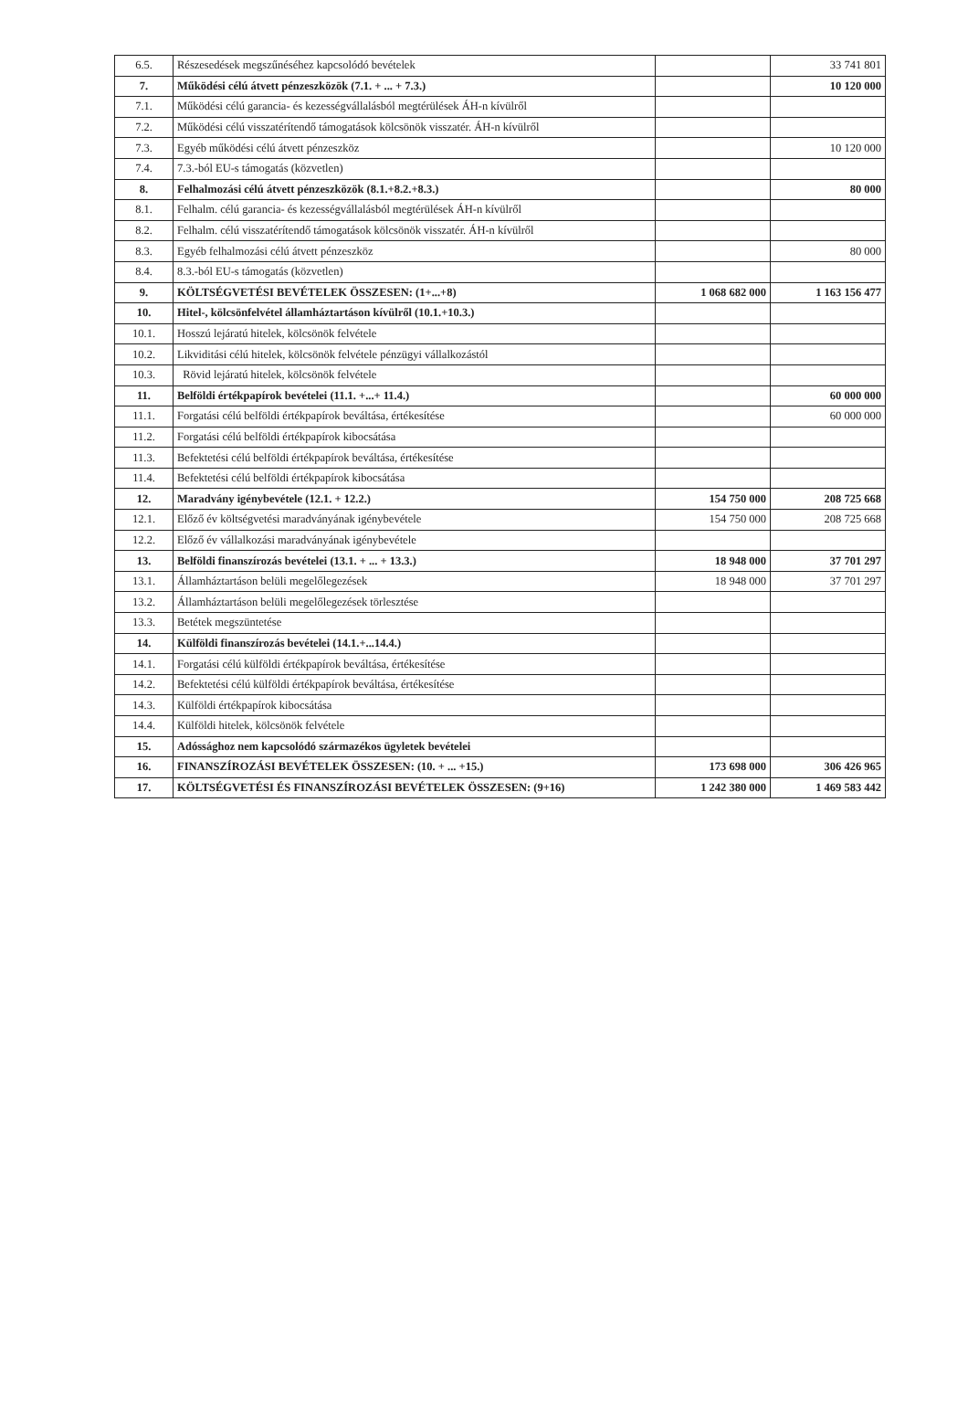| 6.5. | Részesedések megszűnéséhez kapcsolódó bevételek | | 33 741 801 |
| 7. | Működési célú átvett pénzeszközök (7.1. + ... + 7.3.) | | 10 120 000 |
| 7.1. | Működési célú garancia- és kezességvállalásból megtérülések ÁH-n kívülről | | |
| 7.2. | Működési célú visszatérítendő támogatások kölcsönök visszatér. ÁH-n kívülről | | |
| 7.3. | Egyéb működési célú átvett pénzeszköz | | 10 120 000 |
| 7.4. | 7.3.-ból EU-s támogatás (közvetlen) | | |
| 8. | Felhalmozási célú átvett pénzeszközök (8.1.+8.2.+8.3.) | | 80 000 |
| 8.1. | Felhalm. célú garancia- és kezességvállalásból megtérülések ÁH-n kívülről | | |
| 8.2. | Felhalm. célú visszatérítendő támogatások kölcsönök visszatér. ÁH-n kívülről | | |
| 8.3. | Egyéb felhalmozási célú átvett pénzeszköz | | 80 000 |
| 8.4. | 8.3.-ból EU-s támogatás (közvetlen) | | |
| 9. | KÖLTSÉGVETÉSI BEVÉTELEK ÖSSZESEN: (1+...+8) | 1 068 682 000 | 1 163 156 477 |
| 10. | Hitel-, kölcsönfelvétel államháztartáson kívülről (10.1.+10.3.) | | |
| 10.1. | Hosszú lejáratú hitelek, kölcsönök felvétele | | |
| 10.2. | Likviditási célú hitelek, kölcsönök felvétele pénzügyi vállalkozástól | | |
| 10.3. | Rövid lejáratú hitelek, kölcsönök felvétele | | |
| 11. | Belföldi értékpapírok bevételei (11.1. +...+ 11.4.) | | 60 000 000 |
| 11.1. | Forgatási célú belföldi értékpapírok beváltása, értékesítése | | 60 000 000 |
| 11.2. | Forgatási célú belföldi értékpapírok kibocsátása | | |
| 11.3. | Befektetési célú belföldi értékpapírok beváltása, értékesítése | | |
| 11.4. | Befektetési célú belföldi értékpapírok kibocsátása | | |
| 12. | Maradvány igénybevétele (12.1. + 12.2.) | 154 750 000 | 208 725 668 |
| 12.1. | Előző év költségvetési maradványának igénybevétele | 154 750 000 | 208 725 668 |
| 12.2. | Előző év vállalkozási maradványának igénybevétele | | |
| 13. | Belföldi finanszírozás bevételei (13.1. + ... + 13.3.) | 18 948 000 | 37 701 297 |
| 13.1. | Államháztartáson belüli megelőlegezések | 18 948 000 | 37 701 297 |
| 13.2. | Államháztartáson belüli megelőlegezések törlesztése | | |
| 13.3. | Betétek megszüntetése | | |
| 14. | Külföldi finanszírozás bevételei (14.1.+...14.4.) | | |
| 14.1. | Forgatási célú külföldi értékpapírok beváltása, értékesítése | | |
| 14.2. | Befektetési célú külföldi értékpapírok beváltása, értékesítése | | |
| 14.3. | Külföldi értékpapírok kibocsátása | | |
| 14.4. | Külföldi hitelek, kölcsönök felvétele | | |
| 15. | Adóssághoz nem kapcsolódó származékos ügyletek bevételei | | |
| 16. | FINANSZÍROZÁSI BEVÉTELEK ÖSSZESEN: (10. + ... +15.) | 173 698 000 | 306 426 965 |
| 17. | KÖLTSÉGVETÉSI ÉS FINANSZÍROZÁSI BEVÉTELEK ÖSSZESEN: (9+16) | 1 242 380 000 | 1 469 583 442 |